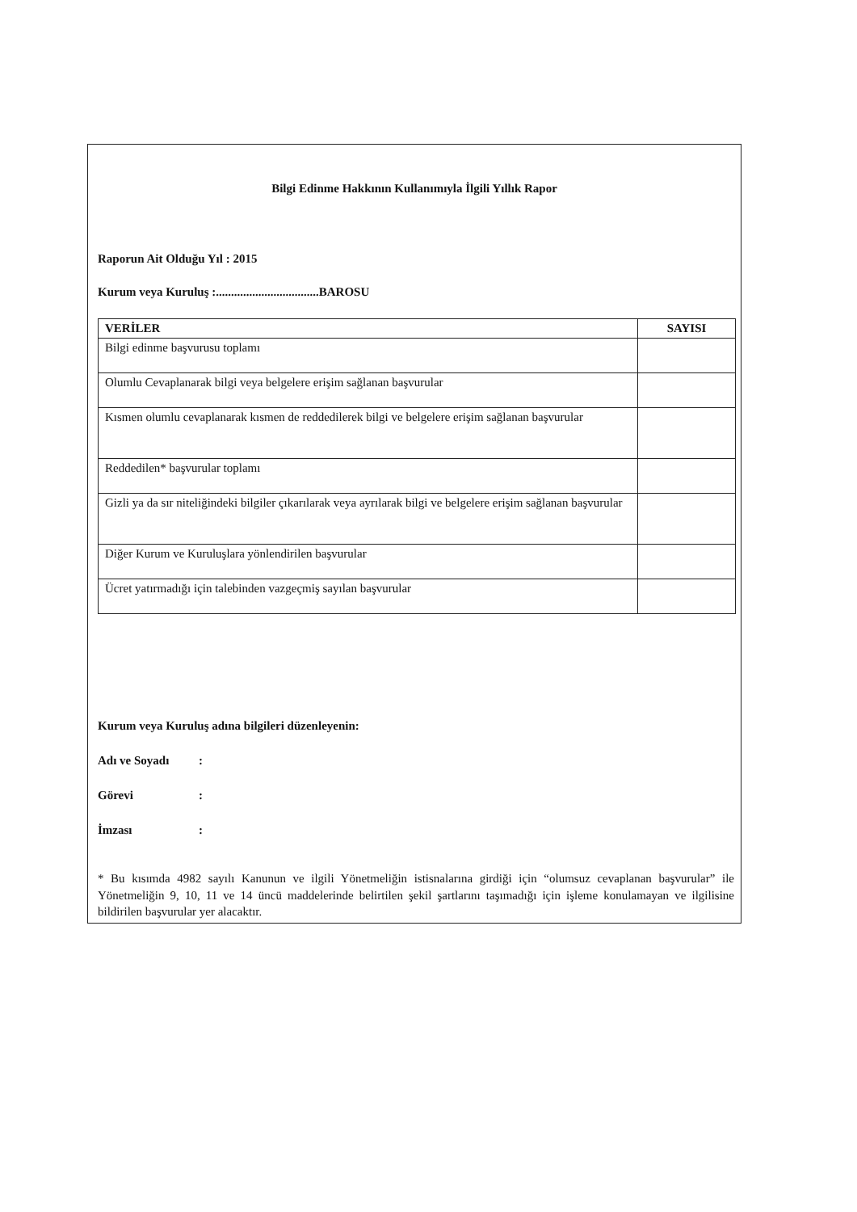Bilgi Edinme Hakkının Kullanımıyla İlgili Yıllık Rapor
Raporun Ait Olduğu Yıl : 2015
Kurum veya Kuruluş :..................................BAROSU
| VERİLER | SAYISI |
| --- | --- |
| Bilgi edinme başvurusu toplamı | |
| Olumlu Cevaplanarak bilgi veya belgelere erişim sağlanan başvurular | |
| Kısmen olumlu cevaplanarak kısmen de reddedilerek bilgi ve belgelere erişim sağlanan başvurular | |
| Reddedilen* başvurular toplamı | |
| Gizli ya da sır niteliğindeki bilgiler çıkarılarak veya ayrılarak bilgi ve belgelere erişim sağlanan başvurular | |
| Diğer Kurum ve Kuruluşlara yönlendirilen başvurular | |
| Ücret yatırmadığı için talebinden vazgeçmiş sayılan başvurular | |
Kurum veya Kuruluş adına bilgileri düzenleyenin:
Adı ve Soyadı:
Görevi:
İmzası:
* Bu kısımda 4982 sayılı Kanunun ve ilgili Yönetmeliğin istisnalarına girdiği için “olumsuz cevaplanan başvurular” ile Yönetmeliğin 9, 10, 11 ve 14 üncü maddelerinde belirtilen şekil şartlarını taşımadığı için işleme konulamayan ve ilgilisine bildirilen başvurular yer alacaktır.